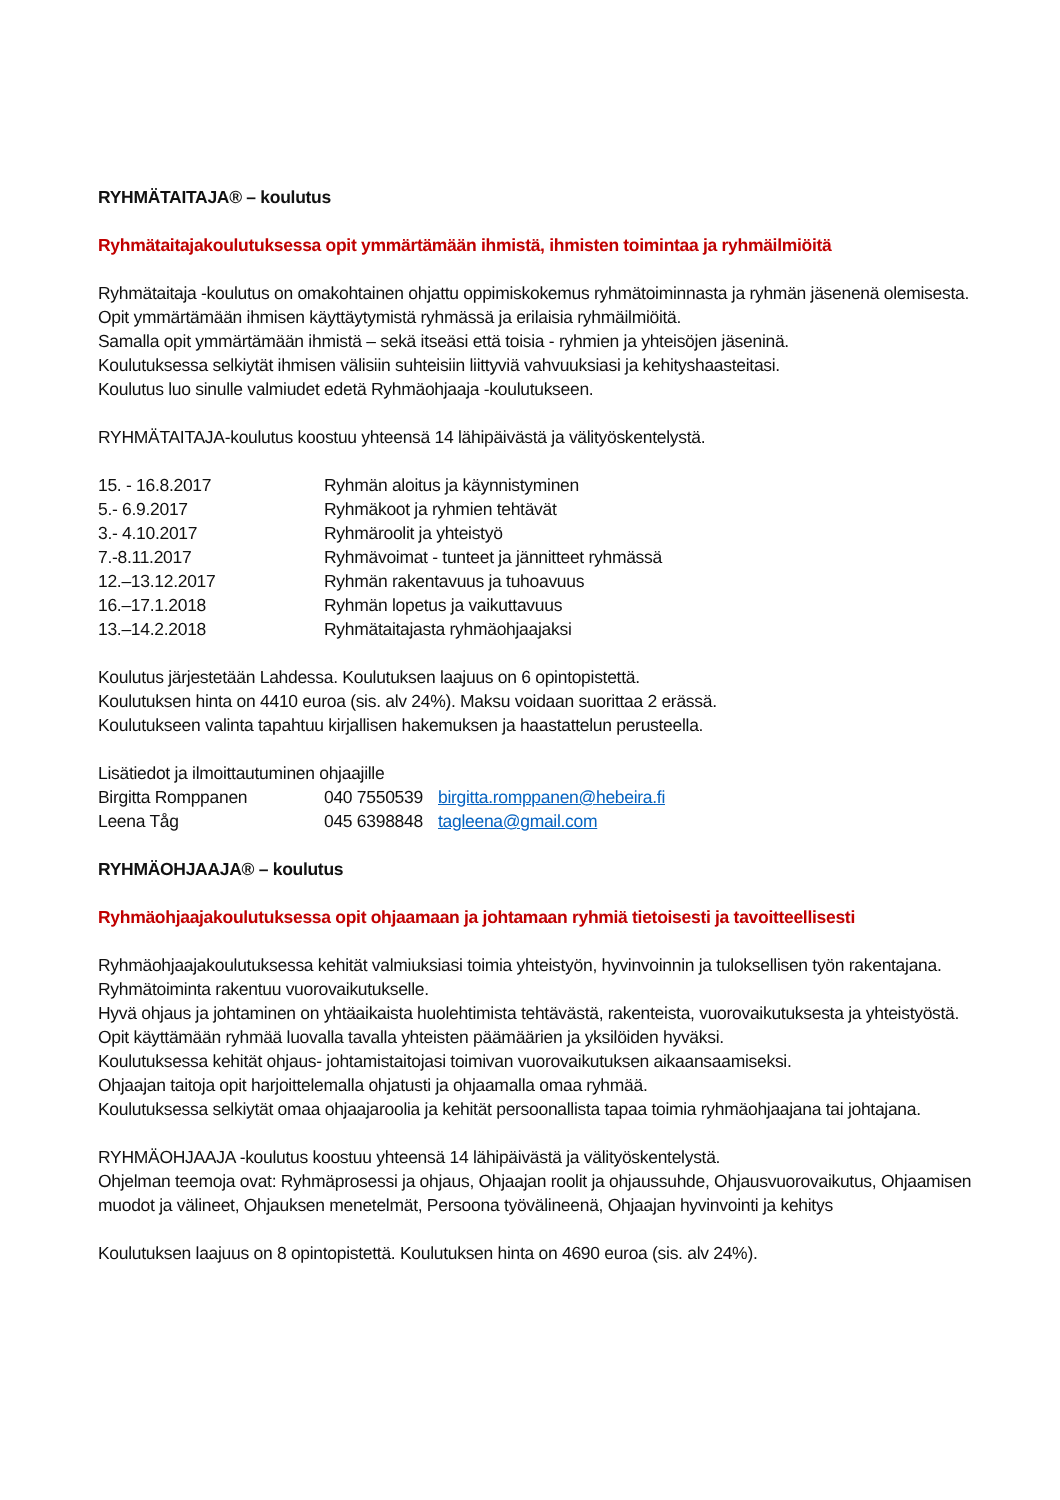RYHMÄTAITAJA® – koulutus
Ryhmätaitajakoulutuksessa opit ymmärtämään ihmistä, ihmisten toimintaa ja ryhmäilmiöitä
Ryhmätaitaja -koulutus on omakohtainen ohjattu oppimiskokemus ryhmätoiminnasta ja ryhmän jäsenenä olemisesta.
Opit ymmärtämään ihmisen käyttäytymistä ryhmässä ja erilaisia ryhmäilmiöitä.
Samalla opit ymmärtämään ihmistä – sekä itseäsi että toisia - ryhmien ja yhteisöjen jäseninä.
Koulutuksessa selkiytät ihmisen välisiin suhteisiin liittyviä vahvuuksiasi ja kehityshaasteitasi.
Koulutus luo sinulle valmiudet edetä Ryhmäohjaaja -koulutukseen.
RYHMÄTAITAJA-koulutus koostuu yhteensä 14 lähipäivästä ja välityöskentelystä.
| 15. - 16.8.2017 | Ryhmän aloitus ja käynnistyminen |
| 5.- 6.9.2017 | Ryhmäkoot ja ryhmien tehtävät |
| 3.- 4.10.2017 | Ryhmäroolit ja yhteistyö |
| 7.-8.11.2017 | Ryhmävoimat - tunteet ja jännitteet ryhmässä |
| 12.–13.12.2017 | Ryhmän rakentavuus ja tuhoavuus |
| 16.–17.1.2018 | Ryhmän lopetus ja vaikuttavuus |
| 13.–14.2.2018 | Ryhmätaitajasta ryhmäohjaajaksi |
Koulutus järjestetään Lahdessa. Koulutuksen laajuus on 6 opintopistettä.
Koulutuksen hinta on 4410 euroa (sis. alv 24%). Maksu voidaan suorittaa 2 erässä.
Koulutukseen valinta tapahtuu kirjallisen hakemuksen ja haastattelun perusteella.
Lisätiedot ja ilmoittautuminen ohjaajille
| Birgitta Romppanen | 040 7550539 | birgitta.romppanen@hebeira.fi |
| Leena Tåg | 045 6398848 | tagleena@gmail.com |
RYHMÄOHJAAJA® – koulutus
Ryhmäohjaajakoulutuksessa opit ohjaamaan ja johtamaan ryhmiä tietoisesti ja tavoitteellisesti
Ryhmäohjaajakoulutuksessa kehität valmiuksiasi toimia yhteistyön, hyvinvoinnin ja tuloksellisen työn rakentajana.
Ryhmätoiminta rakentuu vuorovaikutukselle.
Hyvä ohjaus ja johtaminen on yhtäaikaista huolehtimista tehtävästä, rakenteista, vuorovaikutuksesta ja yhteistyöstä.
Opit käyttämään ryhmää luovalla tavalla yhteisten päämäärien ja yksilöiden hyväksi.
Koulutuksessa kehität ohjaus- johtamistaitojasi toimivan vuorovaikutuksen aikaansaamiseksi.
Ohjaajan taitoja opit harjoittelemalla ohjatusti ja ohjaamalla omaa ryhmää.
Koulutuksessa selkiytät omaa ohjaajaroolia ja kehität persoonallista tapaa toimia ryhmäohjaajana tai johtajana.
RYHMÄOHJAAJA -koulutus koostuu yhteensä 14 lähipäivästä ja välityöskentelystä.
Ohjelman teemoja ovat: Ryhmäprosessi ja ohjaus, Ohjaajan roolit ja ohjaussuhde, Ohjausvuorovaikutus, Ohjaamisen muodot ja välineet, Ohjauksen menetelmät, Persoona työvälineenä, Ohjaajan hyvinvointi ja kehitys
Koulutuksen laajuus on 8 opintopistettä. Koulutuksen hinta on 4690 euroa (sis. alv 24%).